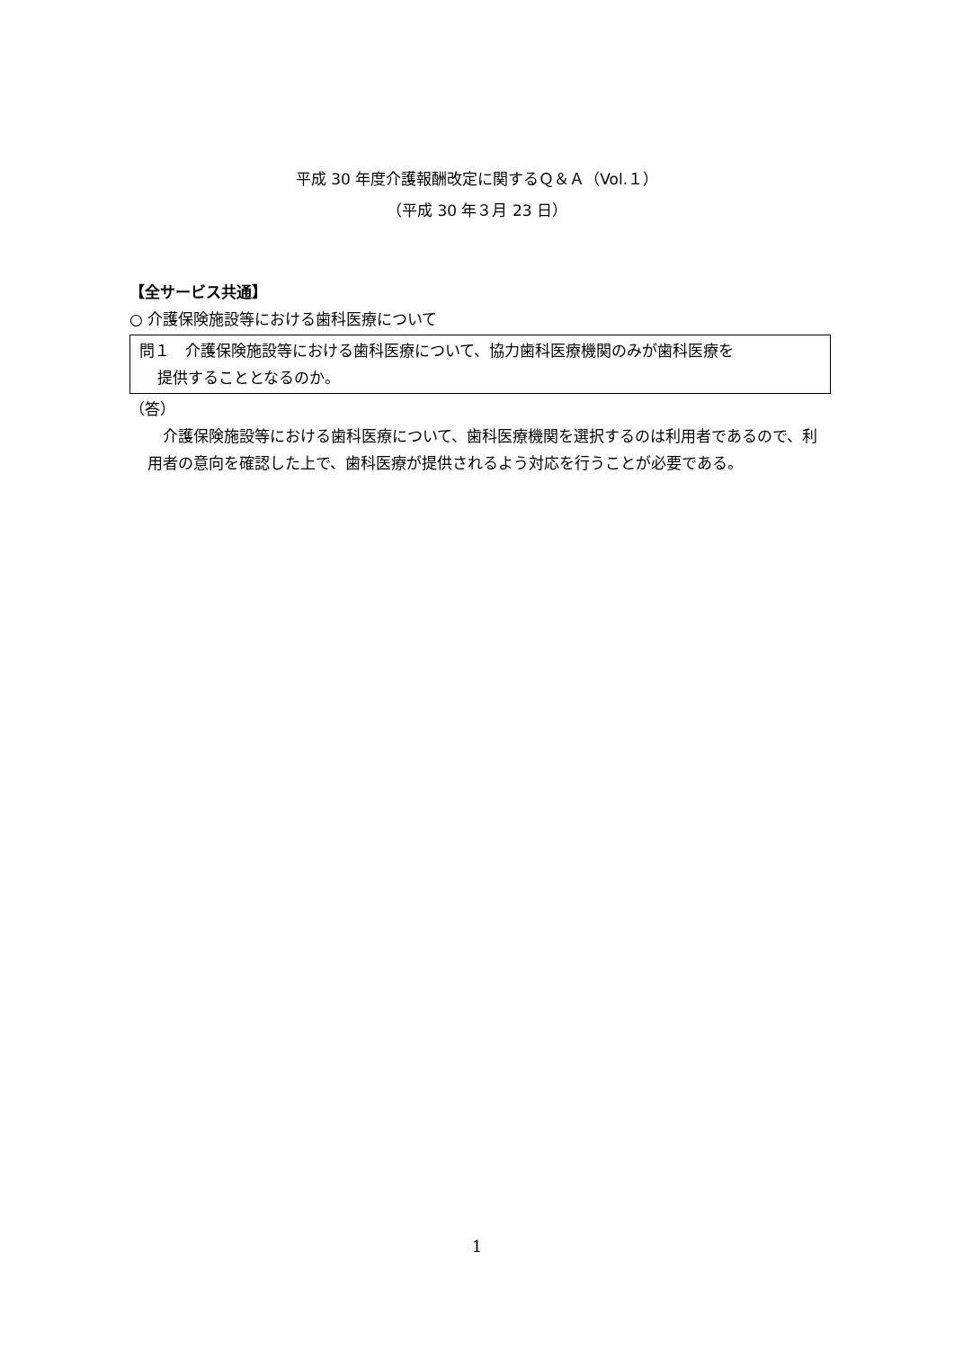平成 30 年度介護報酬改定に関するＱ＆Ａ（Vol.１）
（平成 30 年３月 23 日）
【全サービス共通】
○ 介護保険施設等における歯科医療について
問１　介護保険施設等における歯科医療について、協力歯科医療機関のみが歯科医療を
提供することとなるのか。
（答）
　介護保険施設等における歯科医療について、歯科医療機関を選択するのは利用者であるので、利用者の意向を確認した上で、歯科医療が提供されるよう対応を行うことが必要である。
1